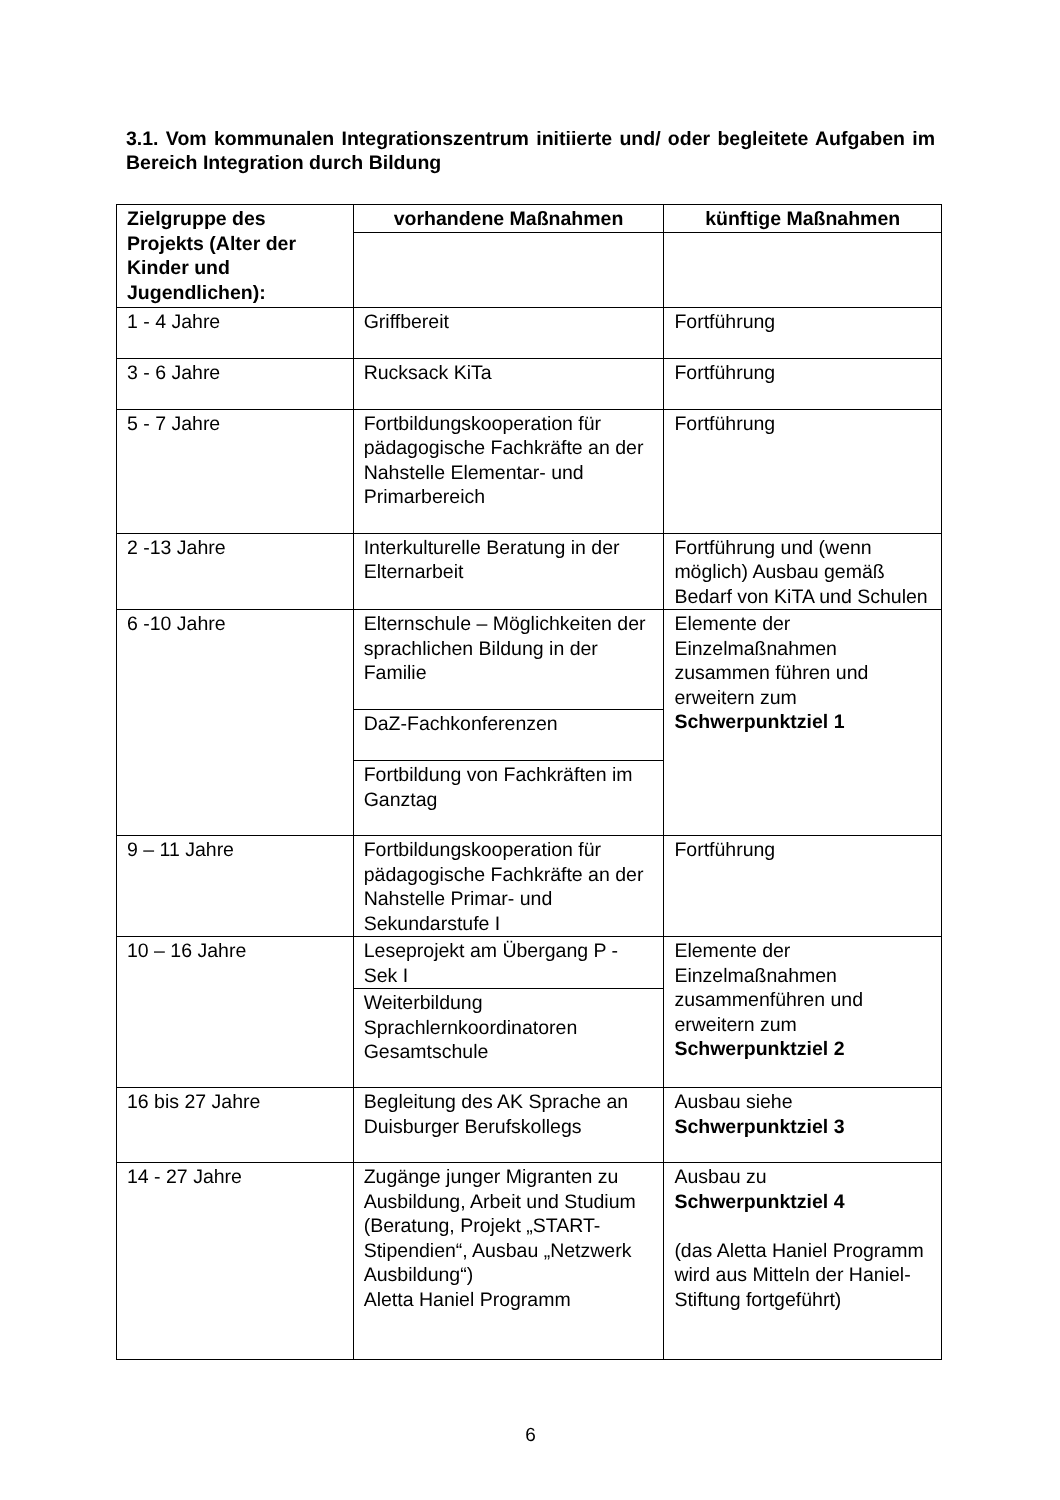3.1. Vom kommunalen Integrationszentrum initiierte und/ oder begleitete Aufgaben im Bereich Integration durch Bildung
| Zielgruppe des Projekts (Alter der Kinder und Jugendlichen): | vorhandene Maßnahmen | künftige Maßnahmen |
| --- | --- | --- |
| 1 - 4 Jahre | Griffbereit | Fortführung |
| 3 - 6 Jahre | Rucksack KiTa | Fortführung |
| 5 - 7 Jahre | Fortbildungskooperation für pädagogische Fachkräfte an der Nahstelle Elementar- und Primarbereich | Fortführung |
| 2 -13 Jahre | Interkulturelle Beratung in der Elternarbeit | Fortführung und (wenn möglich) Ausbau gemäß Bedarf von KiTA und Schulen |
| 6 -10 Jahre | Elternschule – Möglichkeiten der sprachlichen Bildung in der Familie | Elemente der Einzelmaßnahmen zusammen führen und erweitern zum Schwerpunktziel 1 |
| | DaZ-Fachkonferenzen | |
| | Fortbildung von Fachkräften im Ganztag | |
| 9 – 11 Jahre | Fortbildungskooperation für pädagogische Fachkräfte an der Nahstelle Primar- und Sekundarstufe I | Fortführung |
| 10 – 16 Jahre | Leseprojekt am Übergang P - Sek I | Elemente der Einzelmaßnahmen zusammenführen und erweitern zum Schwerpunktziel 2 |
| | Weiterbildung Sprachlernkoordinatoren Gesamtschule | |
| 16 bis 27 Jahre | Begleitung des AK Sprache an Duisburger Berufskollegs | Ausbau siehe Schwerpunktziel 3 |
| 14 - 27 Jahre | Zugänge junger Migranten zu Ausbildung, Arbeit und Studium (Beratung, Projekt „START-Stipendien“, Ausbau „Netzwerk Ausbildung“) Aletta Haniel Programm | Ausbau zu Schwerpunktziel 4 (das Aletta Haniel Programm wird aus Mitteln der Haniel-Stiftung fortgeführt) |
6